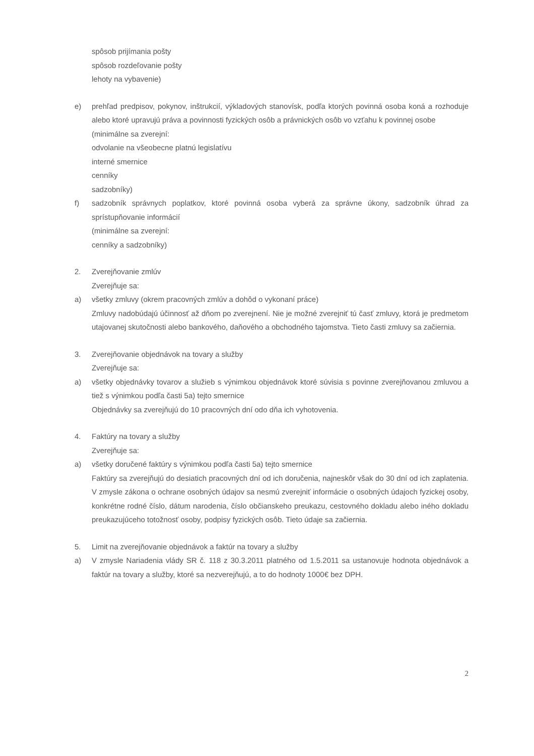spôsob prijímania pošty
spôsob rozdeľovanie pošty
lehoty na vybavenie)
e) prehľad predpisov, pokynov, inštrukcií, výkladových stanovísk, podľa ktorých povinná osoba koná a rozhoduje alebo ktoré upravujú práva a povinnosti fyzických osôb a právnických osôb vo vzťahu k povinnej osobe
(minimálne sa zverejní:
odvolanie na všeobecne platnú legislatívu
interné smernice
cenníky
sadzobníky)
f) sadzobník správnych poplatkov, ktoré povinná osoba vyberá za správne úkony, sadzobník úhrad za sprístupňovanie informácií
(minimálne sa zverejní:
cenníky a sadzobníky)
2. Zverejňovanie zmlúv
Zverejňuje sa:
a) všetky zmluvy (okrem pracovných zmlúv a dohôd o vykonaní práce)
Zmluvy nadobúdajú účinnosť až dňom po zverejnení. Nie je možné zverejniť tú časť zmluvy, ktorá je predmetom utajovanej skutočnosti alebo bankového, daňového a obchodného tajomstva. Tieto časti zmluvy sa začiernia.
3. Zverejňovanie objednávok na tovary a služby
Zverejňuje sa:
a) všetky objednávky tovarov a služieb s výnimkou objednávok ktoré súvisia s povinne zverejňovanou zmluvou a tiež s výnimkou podľa časti 5a) tejto smernice
Objednávky sa zverejňujú do 10 pracovných dní odo dňa ich vyhotovenia.
4. Faktúry na tovary a služby
Zverejňuje sa:
a) všetky doručené faktúry s výnimkou podľa časti 5a) tejto smernice
Faktúry sa zverejňujú do desiatich pracovných dní od ich doručenia, najneskôr však do 30 dní od ich zaplatenia. V zmysle zákona o ochrane osobných údajov sa nesmú zverejniť informácie o osobných údajoch fyzickej osoby, konkrétne rodné číslo, dátum narodenia, číslo občianskeho preukazu, cestovného dokladu alebo iného dokladu preukazujúceho totožnosť osoby, podpisy fyzických osôb. Tieto údaje sa začiernia.
5. Limit na zverejňovanie objednávok a faktúr na tovary a služby
a) V zmysle Nariadenia vlády SR č. 118 z 30.3.2011 platného od 1.5.2011 sa ustanovuje hodnota objednávok a faktúr na tovary a služby, ktoré sa nezverejňujú, a to do hodnoty 1000€ bez DPH.
2